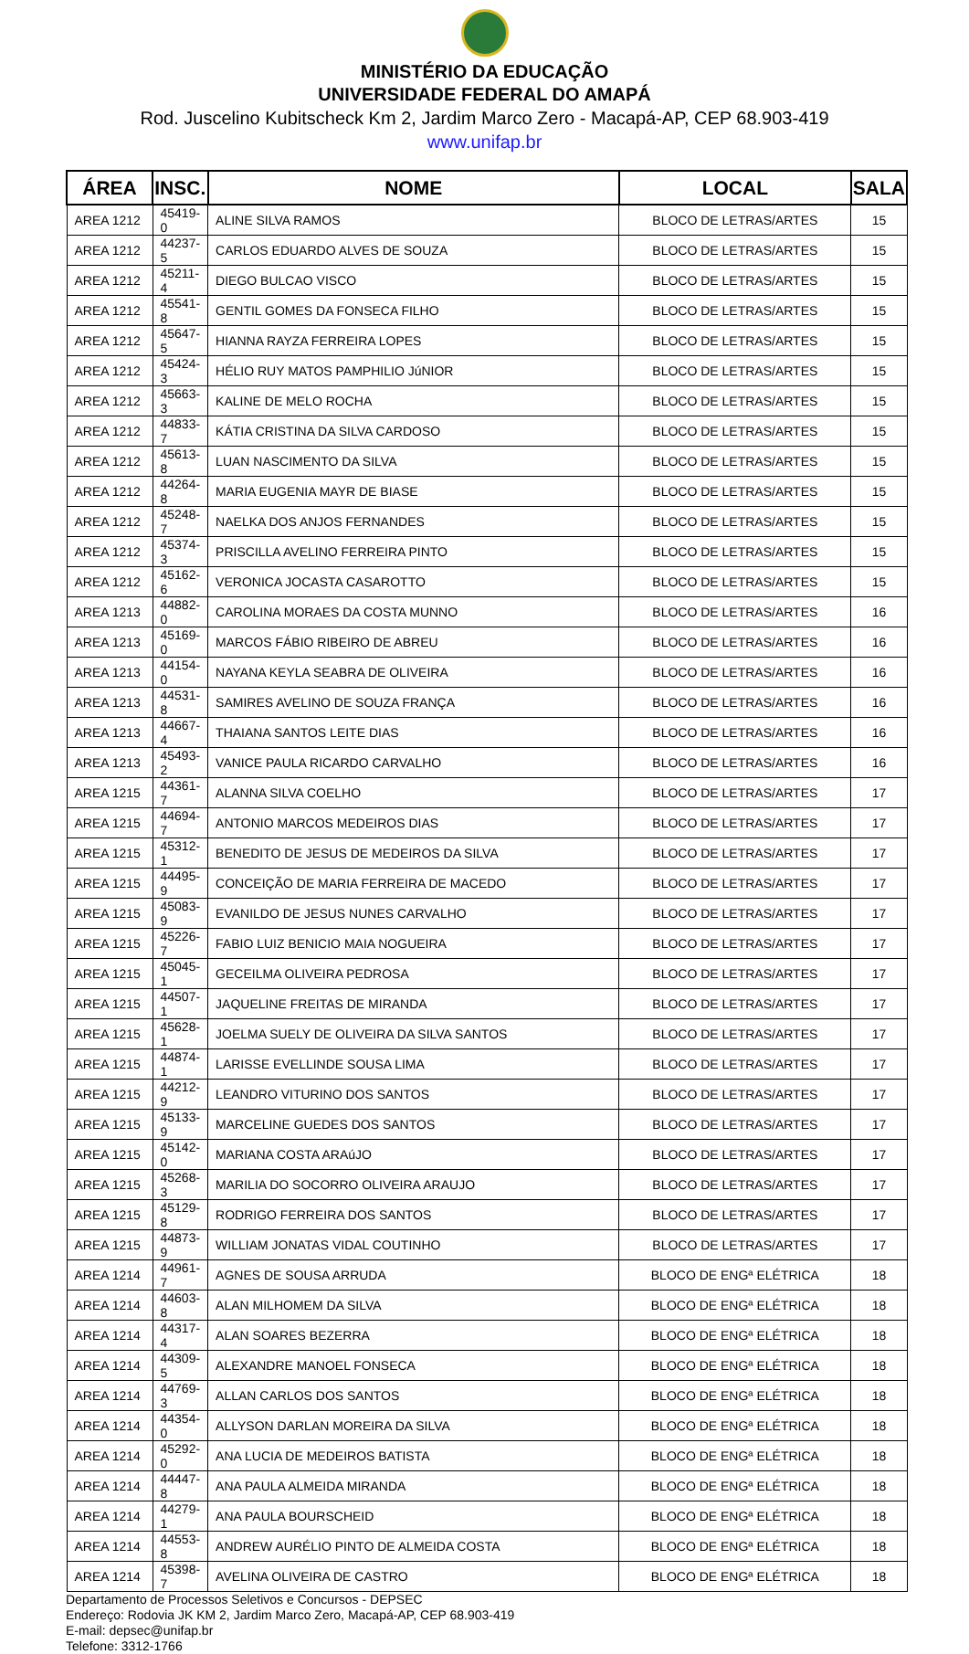MINISTÉRIO DA EDUCAÇÃO
UNIVERSIDADE FEDERAL DO AMAPÁ
Rod. Juscelino Kubitscheck Km 2, Jardim Marco Zero - Macapá-AP, CEP 68.903-419
www.unifap.br
| ÁREA | INSC. | NOME | LOCAL | SALA |
| --- | --- | --- | --- | --- |
| AREA 1212 | 45419-0 | ALINE SILVA RAMOS | BLOCO DE LETRAS/ARTES | 15 |
| AREA 1212 | 44237-5 | CARLOS EDUARDO ALVES DE SOUZA | BLOCO DE LETRAS/ARTES | 15 |
| AREA 1212 | 45211-4 | DIEGO BULCAO VISCO | BLOCO DE LETRAS/ARTES | 15 |
| AREA 1212 | 45541-8 | GENTIL GOMES DA FONSECA FILHO | BLOCO DE LETRAS/ARTES | 15 |
| AREA 1212 | 45647-5 | HIANNA RAYZA FERREIRA LOPES | BLOCO DE LETRAS/ARTES | 15 |
| AREA 1212 | 45424-3 | HÉLIO RUY MATOS PAMPHILIO JúNIOR | BLOCO DE LETRAS/ARTES | 15 |
| AREA 1212 | 45663-3 | KALINE DE MELO ROCHA | BLOCO DE LETRAS/ARTES | 15 |
| AREA 1212 | 44833-7 | KÁTIA CRISTINA DA SILVA CARDOSO | BLOCO DE LETRAS/ARTES | 15 |
| AREA 1212 | 45613-8 | LUAN NASCIMENTO DA SILVA | BLOCO DE LETRAS/ARTES | 15 |
| AREA 1212 | 44264-8 | MARIA EUGENIA MAYR DE BIASE | BLOCO DE LETRAS/ARTES | 15 |
| AREA 1212 | 45248-7 | NAELKA DOS ANJOS FERNANDES | BLOCO DE LETRAS/ARTES | 15 |
| AREA 1212 | 45374-3 | PRISCILLA AVELINO FERREIRA PINTO | BLOCO DE LETRAS/ARTES | 15 |
| AREA 1212 | 45162-6 | VERONICA JOCASTA CASAROTTO | BLOCO DE LETRAS/ARTES | 15 |
| AREA 1213 | 44882-0 | CAROLINA MORAES DA COSTA MUNNO | BLOCO DE LETRAS/ARTES | 16 |
| AREA 1213 | 45169-0 | MARCOS FÁBIO RIBEIRO DE ABREU | BLOCO DE LETRAS/ARTES | 16 |
| AREA 1213 | 44154-0 | NAYANA KEYLA SEABRA DE OLIVEIRA | BLOCO DE LETRAS/ARTES | 16 |
| AREA 1213 | 44531-8 | SAMIRES AVELINO DE SOUZA FRANÇA | BLOCO DE LETRAS/ARTES | 16 |
| AREA 1213 | 44667-4 | THAIANA SANTOS LEITE DIAS | BLOCO DE LETRAS/ARTES | 16 |
| AREA 1213 | 45493-2 | VANICE PAULA RICARDO CARVALHO | BLOCO DE LETRAS/ARTES | 16 |
| AREA 1215 | 44361-7 | ALANNA SILVA COELHO | BLOCO DE LETRAS/ARTES | 17 |
| AREA 1215 | 44694-7 | ANTONIO MARCOS MEDEIROS DIAS | BLOCO DE LETRAS/ARTES | 17 |
| AREA 1215 | 45312-1 | BENEDITO DE JESUS DE MEDEIROS DA SILVA | BLOCO DE LETRAS/ARTES | 17 |
| AREA 1215 | 44495-9 | CONCEIÇÃO DE MARIA FERREIRA DE MACEDO | BLOCO DE LETRAS/ARTES | 17 |
| AREA 1215 | 45083-9 | EVANILDO DE JESUS NUNES CARVALHO | BLOCO DE LETRAS/ARTES | 17 |
| AREA 1215 | 45226-7 | FABIO LUIZ BENICIO MAIA NOGUEIRA | BLOCO DE LETRAS/ARTES | 17 |
| AREA 1215 | 45045-1 | GECEILMA OLIVEIRA PEDROSA | BLOCO DE LETRAS/ARTES | 17 |
| AREA 1215 | 44507-1 | JAQUELINE FREITAS DE MIRANDA | BLOCO DE LETRAS/ARTES | 17 |
| AREA 1215 | 45628-1 | JOELMA SUELY DE OLIVEIRA DA SILVA SANTOS | BLOCO DE LETRAS/ARTES | 17 |
| AREA 1215 | 44874-1 | LARISSE EVELLINDE SOUSA LIMA | BLOCO DE LETRAS/ARTES | 17 |
| AREA 1215 | 44212-9 | LEANDRO VITURINO DOS SANTOS | BLOCO DE LETRAS/ARTES | 17 |
| AREA 1215 | 45133-9 | MARCELINE GUEDES DOS SANTOS | BLOCO DE LETRAS/ARTES | 17 |
| AREA 1215 | 45142-0 | MARIANA COSTA ARAúJO | BLOCO DE LETRAS/ARTES | 17 |
| AREA 1215 | 45268-3 | MARILIA DO SOCORRO OLIVEIRA ARAUJO | BLOCO DE LETRAS/ARTES | 17 |
| AREA 1215 | 45129-8 | RODRIGO FERREIRA DOS SANTOS | BLOCO DE LETRAS/ARTES | 17 |
| AREA 1215 | 44873-9 | WILLIAM JONATAS VIDAL COUTINHO | BLOCO DE LETRAS/ARTES | 17 |
| AREA 1214 | 44961-7 | AGNES DE SOUSA ARRUDA | BLOCO DE ENGª ELÉTRICA | 18 |
| AREA 1214 | 44603-8 | ALAN MILHOMEM DA SILVA | BLOCO DE ENGª ELÉTRICA | 18 |
| AREA 1214 | 44317-4 | ALAN SOARES BEZERRA | BLOCO DE ENGª ELÉTRICA | 18 |
| AREA 1214 | 44309-5 | ALEXANDRE MANOEL FONSECA | BLOCO DE ENGª ELÉTRICA | 18 |
| AREA 1214 | 44769-3 | ALLAN CARLOS DOS SANTOS | BLOCO DE ENGª ELÉTRICA | 18 |
| AREA 1214 | 44354-0 | ALLYSON DARLAN MOREIRA DA SILVA | BLOCO DE ENGª ELÉTRICA | 18 |
| AREA 1214 | 45292-0 | ANA LUCIA DE MEDEIROS BATISTA | BLOCO DE ENGª ELÉTRICA | 18 |
| AREA 1214 | 44447-8 | ANA PAULA ALMEIDA MIRANDA | BLOCO DE ENGª ELÉTRICA | 18 |
| AREA 1214 | 44279-1 | ANA PAULA BOURSCHEID | BLOCO DE ENGª ELÉTRICA | 18 |
| AREA 1214 | 44553-8 | ANDREW AURÉLIO PINTO DE ALMEIDA COSTA | BLOCO DE ENGª ELÉTRICA | 18 |
| AREA 1214 | 45398-7 | AVELINA OLIVEIRA DE CASTRO | BLOCO DE ENGª ELÉTRICA | 18 |
Departamento de Processos Seletivos e Concursos - DEPSEC
Endereço: Rodovia JK KM 2, Jardim Marco Zero, Macapá-AP, CEP 68.903-419
E-mail: depsec@unifap.br
Telefone: 3312-1766